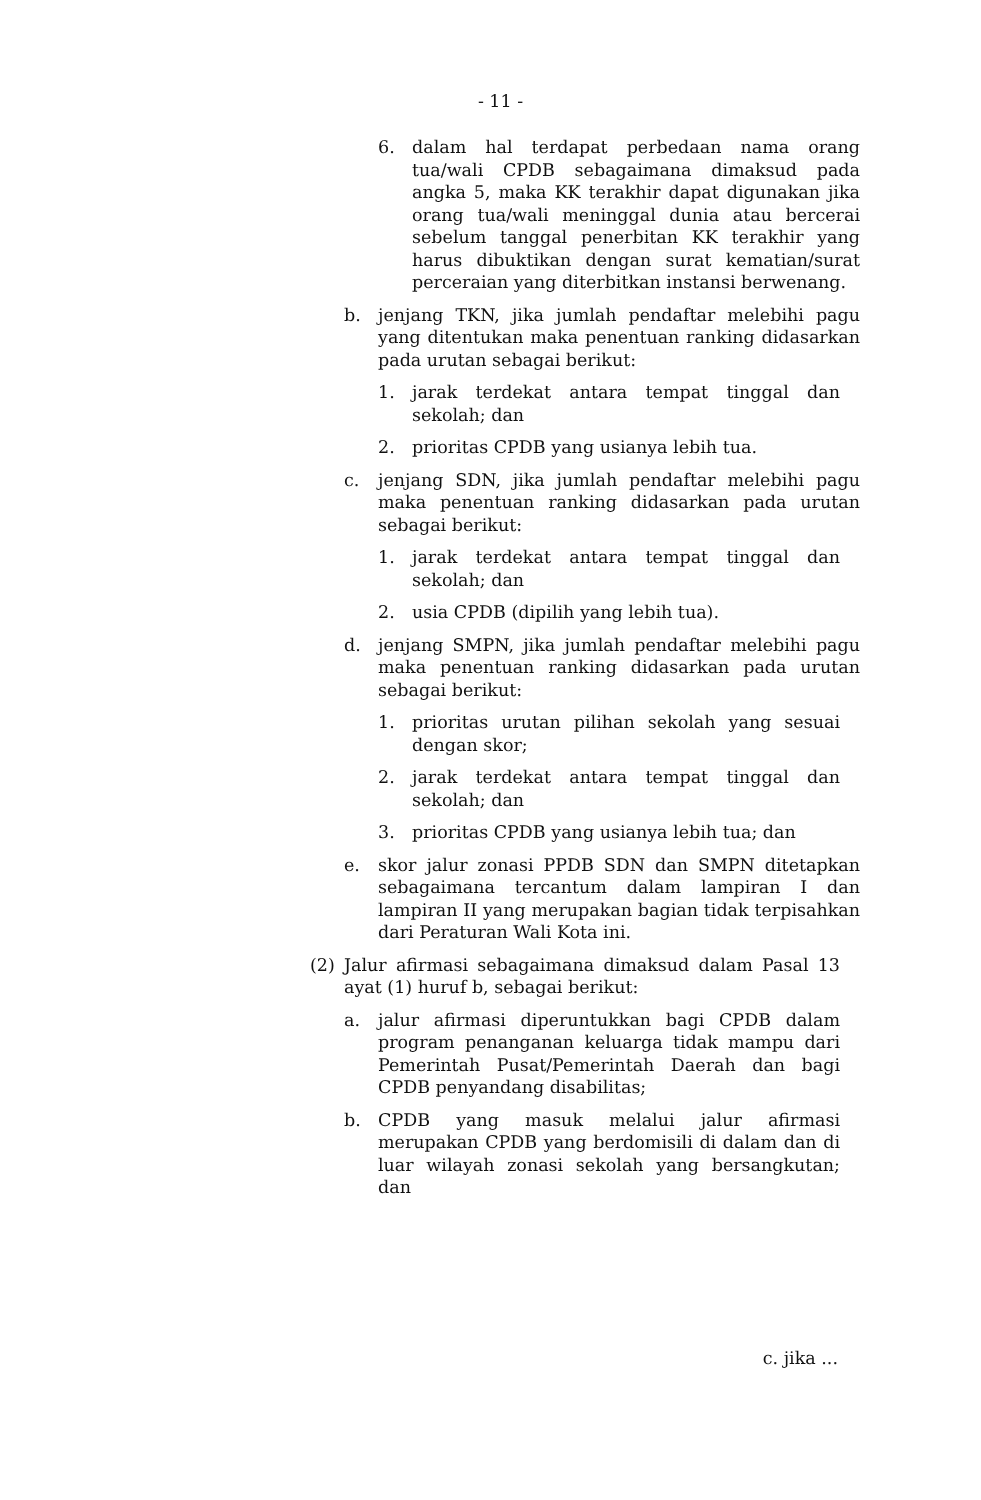- 11 -
6. dalam hal terdapat perbedaan nama orang tua/wali CPDB sebagaimana dimaksud pada angka 5, maka KK terakhir dapat digunakan jika orang tua/wali meninggal dunia atau bercerai sebelum tanggal penerbitan KK terakhir yang harus dibuktikan dengan surat kematian/surat perceraian yang diterbitkan instansi berwenang.
b. jenjang TKN, jika jumlah pendaftar melebihi pagu yang ditentukan maka penentuan ranking didasarkan pada urutan sebagai berikut:
1. jarak terdekat antara tempat tinggal dan sekolah; dan
2. prioritas CPDB yang usianya lebih tua.
c. jenjang SDN, jika jumlah pendaftar melebihi pagu maka penentuan ranking didasarkan pada urutan sebagai berikut:
1. jarak terdekat antara tempat tinggal dan sekolah; dan
2. usia CPDB (dipilih yang lebih tua).
d. jenjang SMPN, jika jumlah pendaftar melebihi pagu maka penentuan ranking didasarkan pada urutan sebagai berikut:
1. prioritas urutan pilihan sekolah yang sesuai dengan skor;
2. jarak terdekat antara tempat tinggal dan sekolah; dan
3. prioritas CPDB yang usianya lebih tua; dan
e. skor jalur zonasi PPDB SDN dan SMPN ditetapkan sebagaimana tercantum dalam lampiran I dan lampiran II yang merupakan bagian tidak terpisahkan dari Peraturan Wali Kota ini.
(2) Jalur afirmasi sebagaimana dimaksud dalam Pasal 13 ayat (1) huruf b, sebagai berikut:
a. jalur afirmasi diperuntukkan bagi CPDB dalam program penanganan keluarga tidak mampu dari Pemerintah Pusat/Pemerintah Daerah dan bagi CPDB penyandang disabilitas;
b. CPDB yang masuk melalui jalur afirmasi merupakan CPDB yang berdomisili di dalam dan di luar wilayah zonasi sekolah yang bersangkutan; dan
c. jika ...